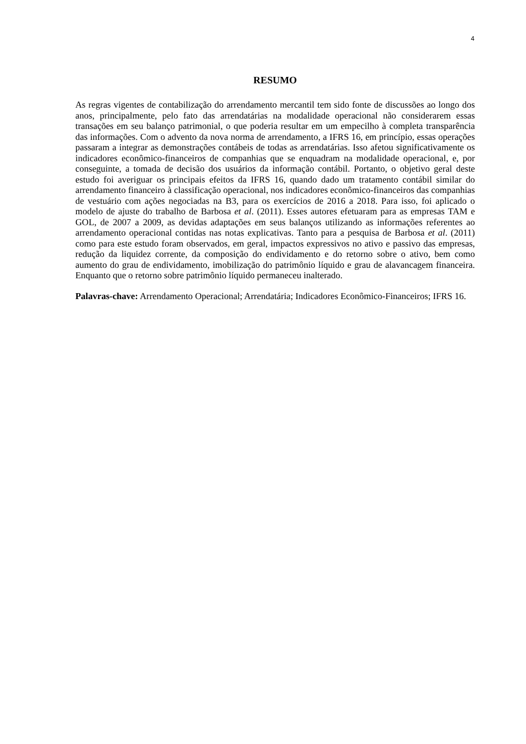4
RESUMO
As regras vigentes de contabilização do arrendamento mercantil tem sido fonte de discussões ao longo dos anos, principalmente, pelo fato das arrendatárias na modalidade operacional não considerarem essas transações em seu balanço patrimonial, o que poderia resultar em um empecilho à completa transparência das informações. Com o advento da nova norma de arrendamento, a IFRS 16, em princípio, essas operações passaram a integrar as demonstrações contábeis de todas as arrendatárias. Isso afetou significativamente os indicadores econômico-financeiros de companhias que se enquadram na modalidade operacional, e, por conseguinte, a tomada de decisão dos usuários da informação contábil. Portanto, o objetivo geral deste estudo foi averiguar os principais efeitos da IFRS 16, quando dado um tratamento contábil similar do arrendamento financeiro à classificação operacional, nos indicadores econômico-financeiros das companhias de vestuário com ações negociadas na B3, para os exercícios de 2016 a 2018. Para isso, foi aplicado o modelo de ajuste do trabalho de Barbosa et al. (2011). Esses autores efetuaram para as empresas TAM e GOL, de 2007 a 2009, as devidas adaptações em seus balanços utilizando as informações referentes ao arrendamento operacional contidas nas notas explicativas. Tanto para a pesquisa de Barbosa et al. (2011) como para este estudo foram observados, em geral, impactos expressivos no ativo e passivo das empresas, redução da liquidez corrente, da composição do endividamento e do retorno sobre o ativo, bem como aumento do grau de endividamento, imobilização do patrimônio líquido e grau de alavancagem financeira. Enquanto que o retorno sobre patrimônio líquido permaneceu inalterado.
Palavras-chave: Arrendamento Operacional; Arrendatária; Indicadores Econômico-Financeiros; IFRS 16.